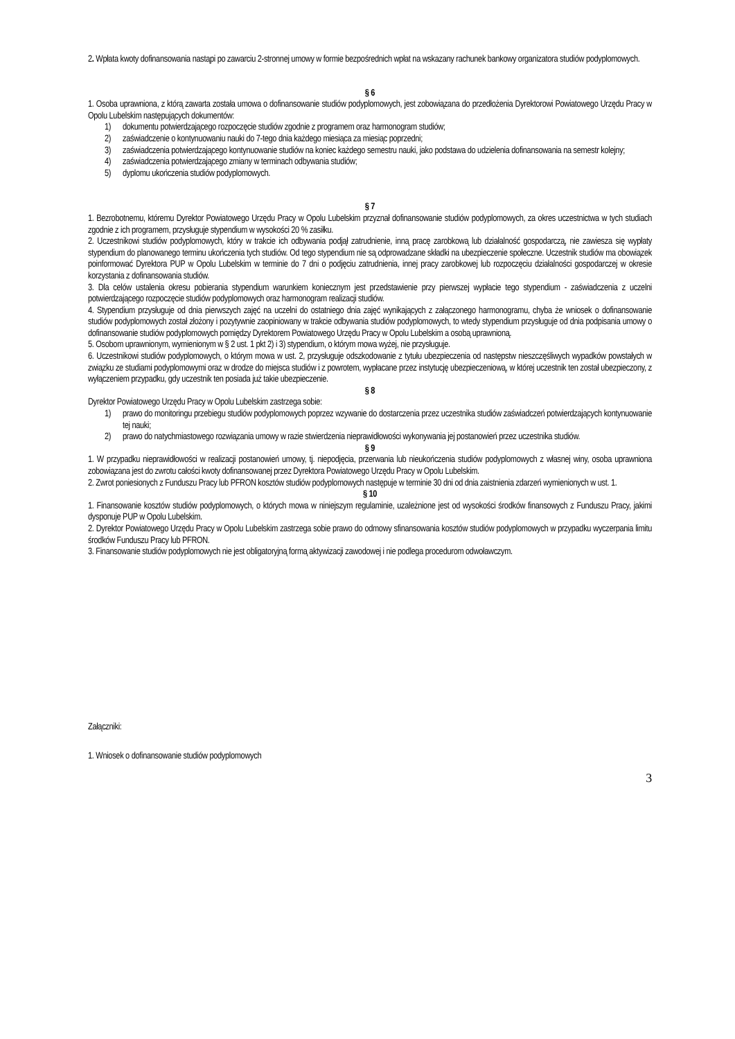2. Wpłata kwoty dofinansowania nastąpi po zawarciu 2-stronnej umowy w formie bezpośrednich wpłat na wskazany rachunek bankowy organizatora studiów podyplomowych.
§ 6
1. Osoba uprawniona, z którą zawarta została umowa o dofinansowanie studiów podyplomowych, jest zobowiązana do przedłożenia Dyrektorowi Powiatowego Urzędu Pracy w Opolu Lubelskim następujących dokumentów:
1) dokumentu potwierdzającego rozpoczęcie studiów zgodnie z programem oraz harmonogram studiów;
2) zaświadczenie o kontynuowaniu nauki do 7-tego dnia każdego miesiąca za miesiąc poprzedni;
3) zaświadczenia potwierdzającego kontynuowanie studiów na koniec każdego semestru nauki, jako podstawa do udzielenia dofinansowania na semestr kolejny;
4) zaświadczenia potwierdzającego zmiany w terminach odbywania studiów;
5) dyplomu ukończenia studiów podyplomowych.
§ 7
1. Bezrobotnemu, któremu Dyrektor Powiatowego Urzędu Pracy w Opolu Lubelskim przyznał dofinansowanie studiów podyplomowych, za okres uczestnictwa w tych studiach zgodnie z ich programem, przysługuje stypendium w wysokości 20 % zasiłku.
2. Uczestnikowi studiów podyplomowych, który w trakcie ich odbywania podjął zatrudnienie, inną pracę zarobkową lub działalność gospodarczą, nie zawiesza się wypłaty stypendium do planowanego terminu ukończenia tych studiów. Od tego stypendium nie są odprowadzane składki na ubezpieczenie społeczne. Uczestnik studiów ma obowiązek poinformować Dyrektora PUP w Opolu Lubelskim w terminie do 7 dni o podjęciu zatrudnienia, innej pracy zarobkowej lub rozpoczęciu działalności gospodarczej w okresie korzystania z dofinansowania studiów.
3. Dla celów ustalenia okresu pobierania stypendium warunkiem koniecznym jest przedstawienie przy pierwszej wypłacie tego stypendium - zaświadczenia z uczelni potwierdzającego rozpoczęcie studiów podyplomowych oraz harmonogram realizacji studiów.
4. Stypendium przysługuje od dnia pierwszych zajęć na uczelni do ostatniego dnia zajęć wynikających z załączonego harmonogramu, chyba że wniosek o dofinansowanie studiów podyplomowych został złożony i pozytywnie zaopiniowany w trakcie odbywania studiów podyplomowych, to wtedy stypendium przysługuje od dnia podpisania umowy o dofinansowanie studiów podyplomowych pomiędzy Dyrektorem Powiatowego Urzędu Pracy w Opolu Lubelskim a osobą uprawnioną.
5. Osobom uprawnionym, wymienionym w § 2 ust. 1 pkt 2) i 3) stypendium, o którym mowa wyżej, nie przysługuje.
6. Uczestnikowi studiów podyplomowych, o którym mowa w ust. 2, przysługuje odszkodowanie z tytułu ubezpieczenia od następstw nieszczęśliwych wypadków powstałych w związku ze studiami podyplomowymi oraz w drodze do miejsca studiów i z powrotem, wypłacane przez instytucję ubezpieczeniową, w której uczestnik ten został ubezpieczony, z wyłączeniem przypadku, gdy uczestnik ten posiada już takie ubezpieczenie.
§ 8
Dyrektor Powiatowego Urzędu Pracy w Opolu Lubelskim zastrzega sobie:
1) prawo do monitoringu przebiegu studiów podyplomowych poprzez wzywanie do dostarczenia przez uczestnika studiów zaświadczeń potwierdzających kontynuowanie tej nauki;
2) prawo do natychmiastowego rozwiązania umowy w razie stwierdzenia nieprawidłowości wykonywania jej postanowień przez uczestnika studiów.
§ 9
1. W przypadku nieprawidłowości w realizacji postanowień umowy, tj. niepodjęcia, przerwania lub nieukończenia studiów podyplomowych z własnej winy, osoba uprawniona zobowiązana jest do zwrotu całości kwoty dofinansowanej przez Dyrektora Powiatowego Urzędu Pracy w Opolu Lubelskim.
2. Zwrot poniesionych z Funduszu Pracy lub PFRON kosztów studiów podyplomowych następuje w terminie 30 dni od dnia zaistnienia zdarzeń wymienionych w ust. 1.
§ 10
1. Finansowanie kosztów studiów podyplomowych, o których mowa w niniejszym regulaminie, uzależnione jest od wysokości środków finansowych z Funduszu Pracy, jakimi dysponuje PUP w Opolu Lubelskim.
2. Dyrektor Powiatowego Urzędu Pracy w Opolu Lubelskim zastrzega sobie prawo do odmowy sfinansowania kosztów studiów podyplomowych w przypadku wyczerpania limitu środków Funduszu Pracy lub PFRON.
3. Finansowanie studiów podyplomowych nie jest obligatoryjną formą aktywizacji zawodowej i nie podlega procedurom odwoławczym.
Załączniki:
1. Wniosek o dofinansowanie studiów podyplomowych
3